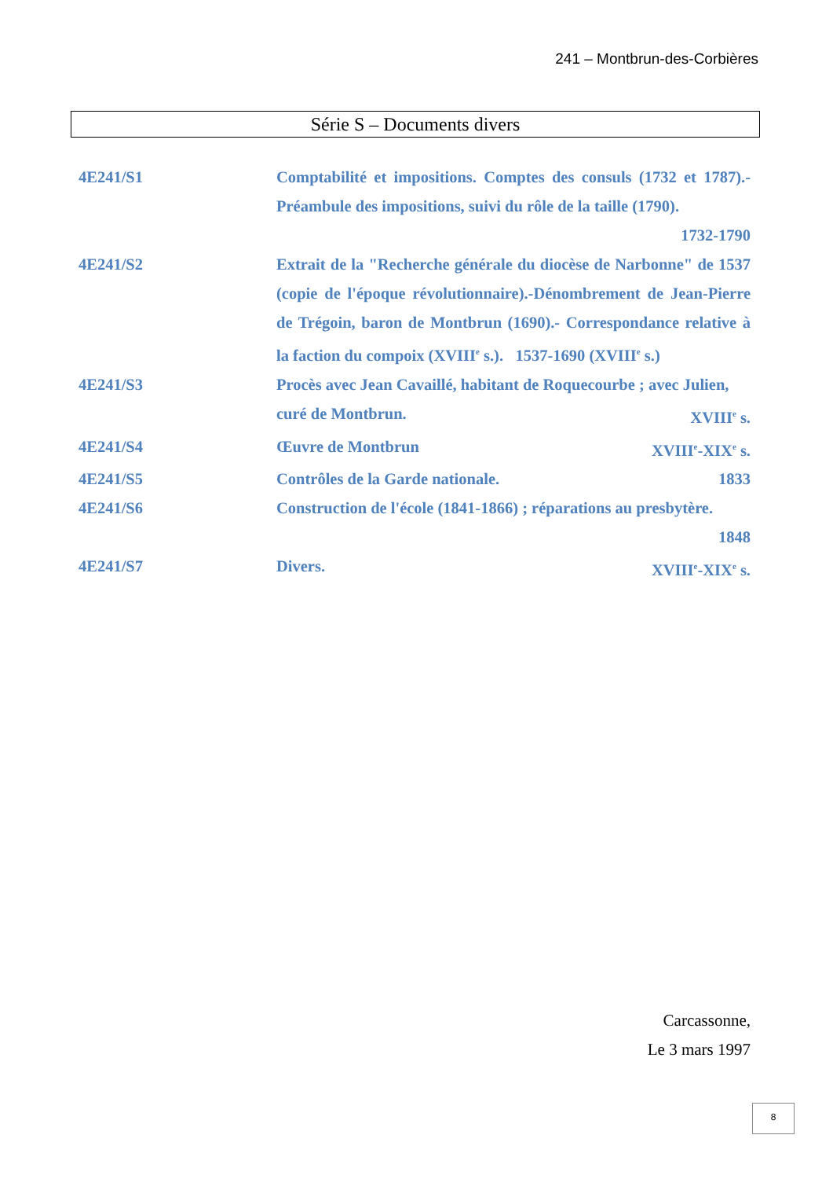241 – Montbrun-des-Corbières
Série S – Documents divers
4E241/S1 Comptabilité et impositions. Comptes des consuls (1732 et 1787).- Préambule des impositions, suivi du rôle de la taille (1790).
1732-1790
4E241/S2 Extrait de la "Recherche générale du diocèse de Narbonne" de 1537 (copie de l'époque révolutionnaire).-Dénombrement de Jean-Pierre de Trégoin, baron de Montbrun (1690).- Correspondance relative à la faction du compoix (XVIII<sup>e</sup> s.). 1537-1690 (XVIII<sup>e</sup> s.)
4E241/S3 Procès avec Jean Cavaillé, habitant de Roquecourbe ; avec Julien,
curé de Montbrun. XVIII<sup>e</sup> s.
4E241/S4 Œuvre de Montbrun XVIII<sup>e</sup>-XIX<sup>e</sup> s.
4E241/S5 Contrôles de la Garde nationale. 1833
4E241/S6 Construction de l'école (1841-1866) ; réparations au presbytère.
1848
4E241/S7 Divers. XVIII<sup>e</sup>-XIX<sup>e</sup> s.
Carcassonne,
Le 3 mars 1997
8